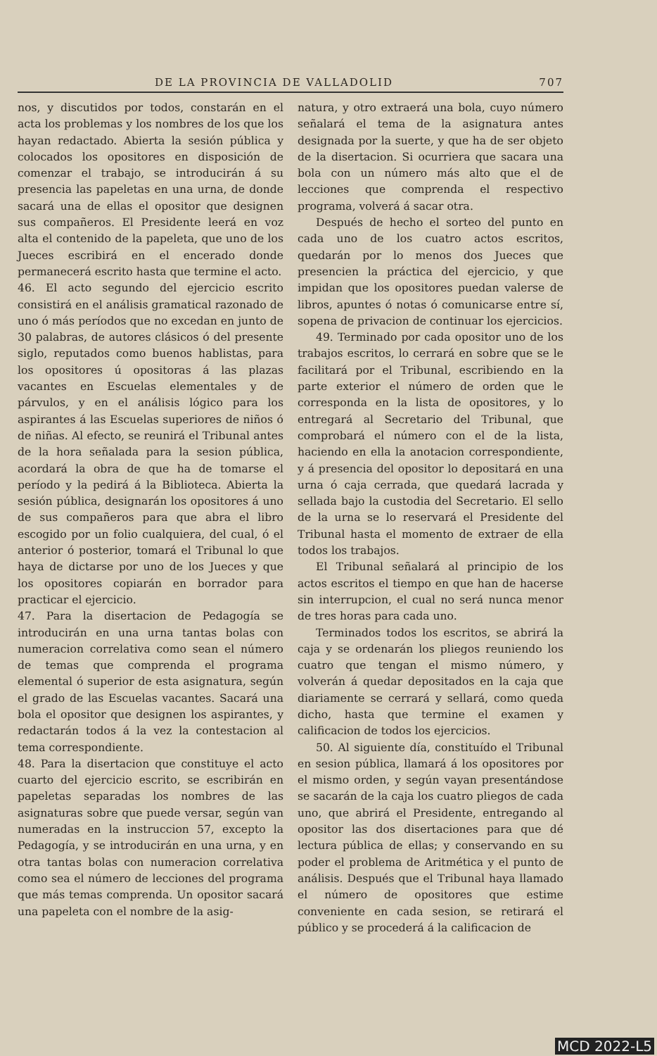DE LA PROVINCIA DE VALLADOLID 707
nos, y discutidos por todos, constarán en el acta los problemas y los nombres de los que los hayan redactado. Abierta la sesión pública y colocados los opositores en disposición de comenzar el trabajo, se introducirán á su presencia las papeletas en una urna, de donde sacará una de ellas el opositor que designen sus compañeros. El Presidente leerá en voz alta el contenido de la papeleta, que uno de los Jueces escribirá en el encerado donde permanecerá escrito hasta que termine el acto.
46. El acto segundo del ejercicio escrito consistirá en el análisis gramatical razonado de uno ó más períodos que no excedan en junto de 30 palabras, de autores clásicos ó del presente siglo, reputados como buenos hablistas, para los opositores ú opositoras á las plazas vacantes en Escuelas elementales y de párvulos, y en el análisis lógico para los aspirantes á las Escuelas superiores de niños ó de niñas. Al efecto, se reunirá el Tribunal antes de la hora señalada para la sesion pública, acordará la obra de que ha de tomarse el período y la pedirá á la Biblioteca. Abierta la sesión pública, designarán los opositores á uno de sus compañeros para que abra el libro escogido por un folio cualquiera, del cual, ó el anterior ó posterior, tomará el Tribunal lo que haya de dictarse por uno de los Jueces y que los opositores copiarán en borrador para practicar el ejercicio.
47. Para la disertacion de Pedagogía se introducirán en una urna tantas bolas con numeracion correlativa como sean el número de temas que comprenda el programa elemental ó superior de esta asignatura, según el grado de las Escuelas vacantes. Sacará una bola el opositor que designen los aspirantes, y redactarán todos á la vez la contestacion al tema correspondiente.
48. Para la disertacion que constituye el acto cuarto del ejercicio escrito, se escribirán en papeletas separadas los nombres de las asignaturas sobre que puede versar, según van numeradas en la instruccion 57, excepto la Pedagogía, y se introducirán en una urna, y en otra tantas bolas con numeracion correlativa como sea el número de lecciones del programa que más temas comprenda. Un opositor sacará una papeleta con el nombre de la asig-
natura, y otro extraerá una bola, cuyo número señalará el tema de la asignatura antes designada por la suerte, y que ha de ser objeto de la disertacion. Si ocurriera que sacara una bola con un número más alto que el de lecciones que comprenda el respectivo programa, volverá á sacar otra.
Después de hecho el sorteo del punto en cada uno de los cuatro actos escritos, quedarán por lo menos dos Jueces que presencien la práctica del ejercicio, y que impidan que los opositores puedan valerse de libros, apuntes ó notas ó comunicarse entre sí, sopena de privacion de continuar los ejercicios.
49. Terminado por cada opositor uno de los trabajos escritos, lo cerrará en sobre que se le facilitará por el Tribunal, escribiendo en la parte exterior el número de orden que le corresponda en la lista de opositores, y lo entregará al Secretario del Tribunal, que comprobará el número con el de la lista, haciendo en ella la anotacion correspondiente, y á presencia del opositor lo depositará en una urna ó caja cerrada, que quedará lacrada y sellada bajo la custodia del Secretario. El sello de la urna se lo reservará el Presidente del Tribunal hasta el momento de extraer de ella todos los trabajos.
El Tribunal señalará al principio de los actos escritos el tiempo en que han de hacerse sin interrupcion, el cual no será nunca menor de tres horas para cada uno.
Terminados todos los escritos, se abrirá la caja y se ordenarán los pliegos reuniendo los cuatro que tengan el mismo número, y volverán á quedar depositados en la caja que diariamente se cerrará y sellará, como queda dicho, hasta que termine el examen y calificacion de todos los ejercicios.
50. Al siguiente día, constituído el Tribunal en sesion pública, llamará á los opositores por el mismo orden, y según vayan presentándose se sacarán de la caja los cuatro pliegos de cada uno, que abrirá el Presidente, entregando al opositor las dos disertaciones para que dé lectura pública de ellas; y conservando en su poder el problema de Aritmética y el punto de análisis. Después que el Tribunal haya llamado el número de opositores que estime conveniente en cada sesion, se retirará el público y se procederá á la calificacion de
MCD 2022-L5